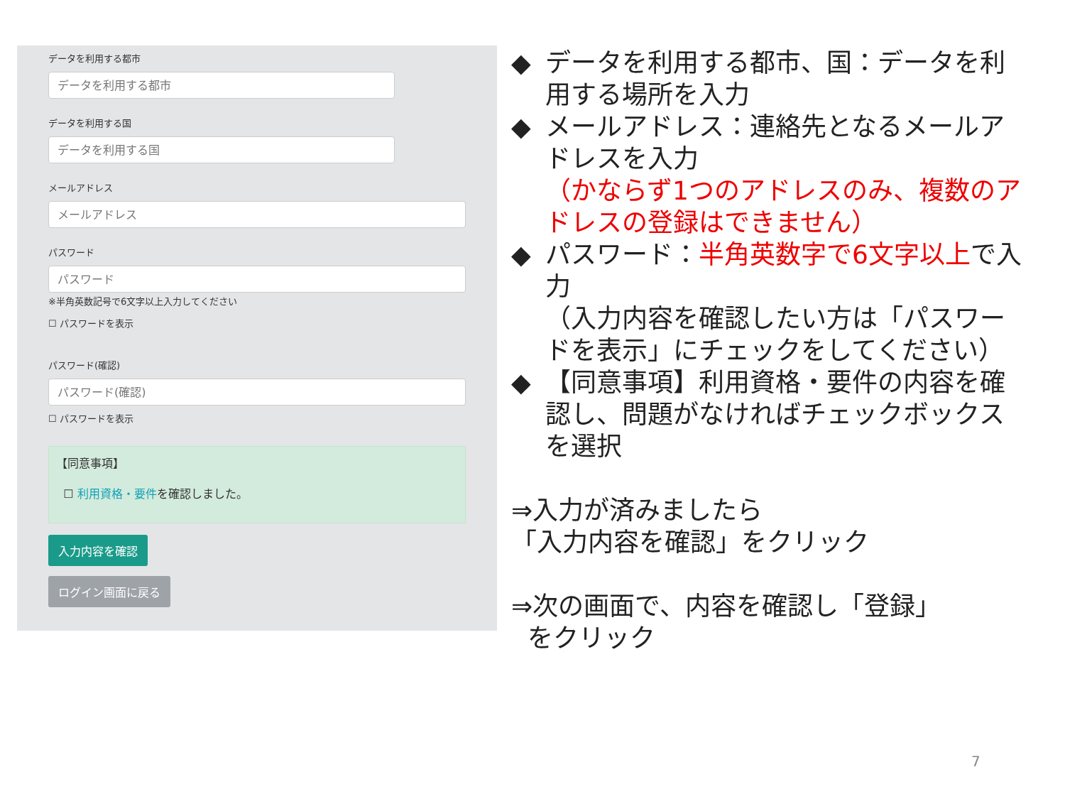データを利用する都市
データを利用する都市
データを利用する国
データを利用する国
メールアドレス
メールアドレス
パスワード
パスワード
※半角英数記号で6文字以上入力してください
☐ パスワードを表示
パスワード(確認)
パスワード(確認)
☐ パスワードを表示
【同意事項】
☐ 利用資格・要件を確認しました。
入力内容を確認
ログイン画面に戻る
◆ データを利用する都市、国：データを利用する場所を入力
◆ メールアドレス：連絡先となるメールアドレスを入力
（かならず1つのアドレスのみ、複数のアドレスの登録はできません）
◆ パスワード：半角英数字で6文字以上で入力
（入力内容を確認したい方は「パスワードを表示」にチェックをしてください）
◆ 【同意事項】利用資格・要件の内容を確認し、問題がなければチェックボックスを選択
⇒入力が済みましたら
「入力内容を確認」をクリック
⇒次の画面で、内容を確認し「登録」
をクリック
7